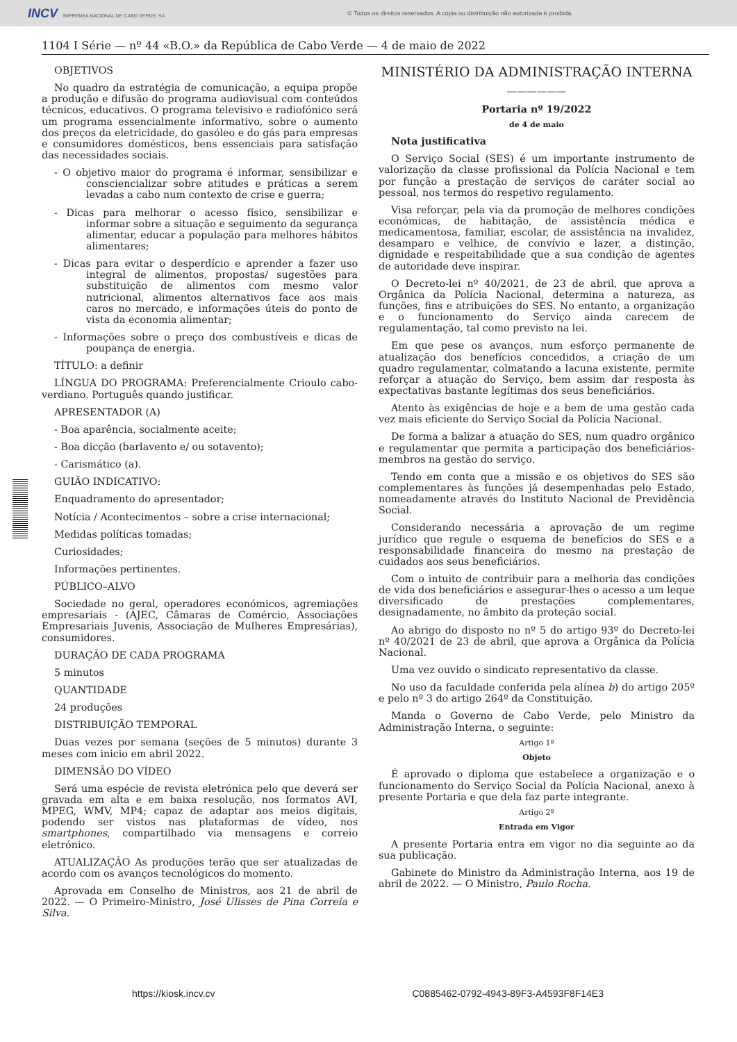INCV IMPRENSA NACIONAL DE CABO VERDE, SA
© Todos os direitos reservados. A cópia ou distribuição não autorizada é proibida.
1104 I Série — nº 44 «B.O.» da República de Cabo Verde — 4 de maio de 2022
OBJETIVOS
No quadro da estratégia de comunicação, a equipa propõe a produção e difusão do programa audiovisual com conteúdos técnicos, educativos. O programa televisivo e radiofónico será um programa essencialmente informativo, sobre o aumento dos preços da eletricidade, do gasóleo e do gás para empresas e consumidores domésticos, bens essenciais para satisfação das necessidades sociais.
- O objetivo maior do programa é informar, sensibilizar e consciencializar sobre atitudes e práticas a serem levadas a cabo num contexto de crise e guerra;
- Dicas para melhorar o acesso físico, sensibilizar e informar sobre a situação e seguimento da segurança alimentar, educar a população para melhores hábitos alimentares;
- Dicas para evitar o desperdício e aprender a fazer uso integral de alimentos, propostas/ sugestões para substituição de alimentos com mesmo valor nutricional, alimentos alternativos face aos mais caros no mercado, e informações úteis do ponto de vista da economia alimentar;
- Informações sobre o preço dos combustíveis e dicas de poupança de energia.
TÍTULO: a definir
LÍNGUA DO PROGRAMA: Preferencialmente Crioulo cabo-verdiano. Português quando justificar.
APRESENTADOR (A)
- Boa aparência, socialmente aceite;
- Boa dicção (barlavento e/ ou sotavento);
- Carismático (a).
GUIÃO INDICATIVO:
Enquadramento do apresentador;
Notícia / Acontecimentos – sobre a crise internacional;
Medidas políticas tomadas;
Curiosidades;
Informações pertinentes.
PÚBLICO–ALVO
Sociedade no geral, operadores económicos, agremiações empresariais - (AJEC, Câmaras de Comércio, Associações Empresariais Juvenis, Associação de Mulheres Empresárias), consumidores.
DURAÇÃO DE CADA PROGRAMA
5 minutos
QUANTIDADE
24 produções
DISTRIBUIÇÃO TEMPORAL
Duas vezes por semana (seções de 5 minutos) durante 3 meses com inicio em abril 2022.
DIMENSÃO DO VÍDEO
Será uma espécie de revista eletrónica pelo que deverá ser gravada em alta e em baixa resolução, nos formatos AVI, MPEG, WMV, MP4; capaz de adaptar aos meios digitais, podendo ser vistos nas plataformas de vídeo, nos smartphones, compartilhado via mensagens e correio eletrónico.
ATUALIZAÇÃO As produções terão que ser atualizadas de acordo com os avanços tecnológicos do momento.
Aprovada em Conselho de Ministros, aos 21 de abril de 2022. — O Primeiro-Ministro, José Ulisses de Pina Correia e Silva.
MINISTÉRIO DA ADMINISTRAÇÃO INTERNA
——————
Portaria nº 19/2022
de 4 de maio
Nota justificativa
O Serviço Social (SES) é um importante instrumento de valorização da classe profissional da Polícia Nacional e tem por função a prestação de serviços de caráter social ao pessoal, nos termos do respetivo regulamento.
Visa reforçar, pela via da promoção de melhores condições económicas, de habitação, de assistência médica e medicamentosa, familiar, escolar, de assistência na invalidez, desamparo e velhice, de convívio e lazer, a distinção, dignidade e respeitabilidade que a sua condição de agentes de autoridade deve inspirar.
O Decreto-lei nº 40/2021, de 23 de abril, que aprova a Orgânica da Polícia Nacional, determina a natureza, as funções, fins e atribuições do SES. No entanto, a organização e o funcionamento do Serviço ainda carecem de regulamentação, tal como previsto na lei.
Em que pese os avanços, num esforço permanente de atualização dos benefícios concedidos, a criação de um quadro regulamentar, colmatando a lacuna existente, permite reforçar a atuação do Serviço, bem assim dar resposta às expectativas bastante legítimas dos seus beneficiários.
Atento às exigências de hoje e a bem de uma gestão cada vez mais eficiente do Serviço Social da Polícia Nacional.
De forma a balizar a atuação do SES, num quadro orgânico e regulamentar que permita a participação dos beneficiários-membros na gestão do serviço.
Tendo em conta que a missão e os objetivos do SES são complementares às funções já desempenhadas pelo Estado, nomeadamente através do Instituto Nacional de Previdência Social.
Considerando necessária a aprovação de um regime jurídico que regule o esquema de benefícios do SES e a responsabilidade financeira do mesmo na prestação de cuidados aos seus beneficiários.
Com o intuito de contribuir para a melhoria das condições de vida dos beneficiários e assegurar-lhes o acesso a um leque diversificado de prestações complementares, designadamente, no âmbito da proteção social.
Ao abrigo do disposto no nº 5 do artigo 93º do Decreto-lei nº 40/2021 de 23 de abril, que aprova a Orgânica da Polícia Nacional.
Uma vez ouvido o sindicato representativo da classe.
No uso da faculdade conferida pela alínea b) do artigo 205º e pelo nº 3 do artigo 264º da Constituição.
Manda o Governo de Cabo Verde, pelo Ministro da Administração Interna, o seguinte:
Artigo 1º
Objeto
É aprovado o diploma que estabelece a organização e o funcionamento do Serviço Social da Polícia Nacional, anexo à presente Portaria e que dela faz parte integrante.
Artigo 2º
Entrada em Vigor
A presente Portaria entra em vigor no dia seguinte ao da sua publicação.
Gabinete do Ministro da Administração Interna, aos 19 de abril de 2022. — O Ministro, Paulo Rocha.
https://kiosk.incv.cv C0885462-0792-4943-89F3-A4593F8F14E3